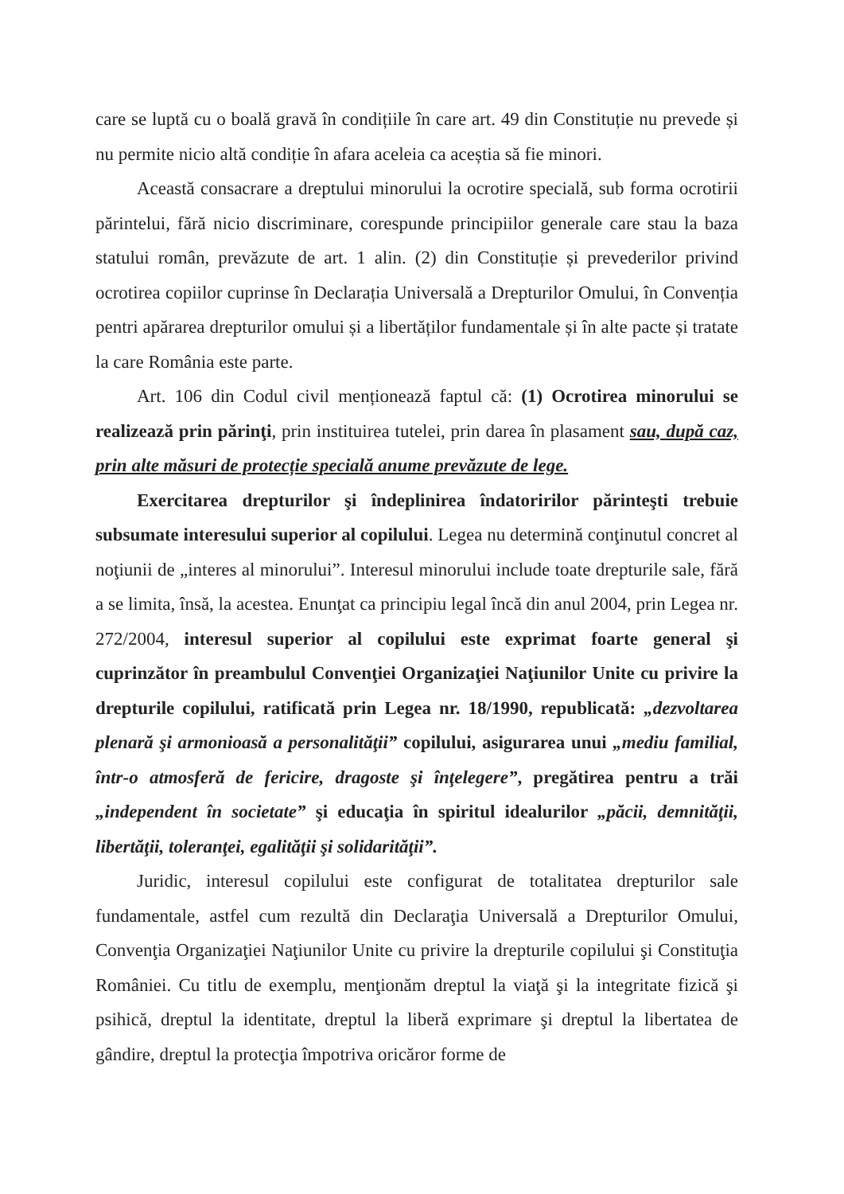care se luptă cu o boală gravă în condițiile în care art. 49 din Constituție nu prevede și nu permite nicio altă condiție în afara aceleia ca aceștia să fie minori.
Această consacrare a dreptului minorului la ocrotire specială, sub forma ocrotirii părintelui, fără nicio discriminare, corespunde principiilor generale care stau la baza statului român, prevăzute de art. 1 alin. (2) din Constituție și prevederilor privind ocrotirea copiilor cuprinse în Declarația Universală a Drepturilor Omului, în Convenția pentri apărarea drepturilor omului și a libertăților fundamentale și în alte pacte și tratate la care România este parte.
Art. 106 din Codul civil menționează faptul că: (1) Ocrotirea minorului se realizează prin părinţi, prin instituirea tutelei, prin darea în plasament sau, după caz, prin alte măsuri de protecție specială anume prevăzute de lege.
Exercitarea drepturilor şi îndeplinirea îndatoririlor părinteşti trebuie subsumate interesului superior al copilului. Legea nu determină conţinutul concret al noţiunii de „interes al minorului”. Interesul minorului include toate drepturile sale, fără a se limita, însă, la acestea. Enunţat ca principiu legal încă din anul 2004, prin Legea nr. 272/2004, interesul superior al copilului este exprimat foarte general şi cuprinzător în preambulul Convenţiei Organizaţiei Naţiunilor Unite cu privire la drepturile copilului, ratificată prin Legea nr. 18/1990, republicată: „dezvoltarea plenară şi armonioasă a personalităţii” copilului, asigurarea unui „mediu familial, într-o atmosferă de fericire, dragoste şi înţelegere”, pregătirea pentru a trăi „independent în societate” şi educaţia în spiritul idealurilor „păcii, demnităţii, libertăţii, toleranţei, egalităţii şi solidarităţii”.
Juridic, interesul copilului este configurat de totalitatea drepturilor sale fundamentale, astfel cum rezultă din Declaraţia Universală a Drepturilor Omului, Convenţia Organizaţiei Naţiunilor Unite cu privire la drepturile copilului şi Constituţia României. Cu titlu de exemplu, menţionăm dreptul la viaţă şi la integritate fizică şi psihică, dreptul la identitate, dreptul la liberă exprimare şi dreptul la libertatea de gândire, dreptul la protecţia împotriva oricăror forme de